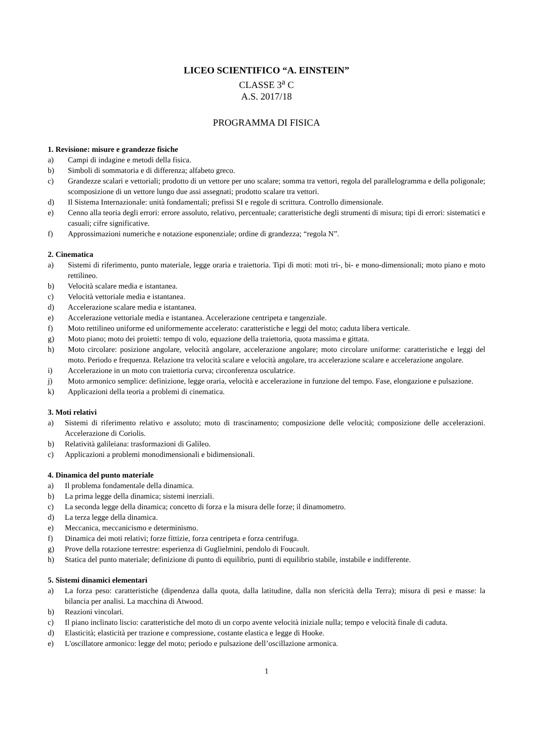LICEO SCIENTIFICO “A. EINSTEIN”
CLASSE 3<sup>a</sup> C
A.S. 2017/18
PROGRAMMA DI FISICA
1. Revisione: misure e grandezze fisiche
a) Campi di indagine e metodi della fisica.
b) Simboli di sommatoria e di differenza; alfabeto greco.
c) Grandezze scalari e vettoriali; prodotto di un vettore per uno scalare; somma tra vettori, regola del parallelogramma e della poligonale; scomposizione di un vettore lungo due assi assegnati; prodotto scalare tra vettori.
d) Il Sistema Internazionale: unità fondamentali; prefissi SI e regole di scrittura. Controllo dimensionale.
e) Cenno alla teoria degli errori: errore assoluto, relativo, percentuale; caratteristiche degli strumenti di misura; tipi di errori: sistematici e casuali; cifre significative.
f) Approssimazioni numeriche e notazione esponenziale; ordine di grandezza; “regola N”.
2. Cinematica
a) Sistemi di riferimento, punto materiale, legge oraria e traiettoria. Tipi di moti: moti tri-, bi- e mono-dimensionali; moto piano e moto rettilineo.
b) Velocità scalare media e istantanea.
c) Velocità vettoriale media e istantanea.
d) Accelerazione scalare media e istantanea.
e) Accelerazione vettoriale media e istantanea. Accelerazione centripeta e tangenziale.
f) Moto rettilineo uniforme ed uniformemente accelerato: caratteristiche e leggi del moto; caduta libera verticale.
g) Moto piano; moto dei proietti: tempo di volo, equazione della traiettoria, quota massima e gittata.
h) Moto circolare: posizione angolare, velocità angolare, accelerazione angolare; moto circolare uniforme: caratteristiche e leggi del moto. Periodo e frequenza. Relazione tra velocità scalare e velocità angolare, tra accelerazione scalare e accelerazione angolare.
i) Accelerazione in un moto con traiettoria curva; circonferenza osculatrice.
j) Moto armonico semplice: definizione, legge oraria, velocità e accelerazione in funzione del tempo. Fase, elongazione e pulsazione.
k) Applicazioni della teoria a problemi di cinematica.
3. Moti relativi
a) Sistemi di riferimento relativo e assoluto; moto di trascinamento; composizione delle velocità; composizione delle accelerazioni. Accelerazione di Coriolis.
b) Relatività galileiana: trasformazioni di Galileo.
c) Applicazioni a problemi monodimensionali e bidimensionali.
4. Dinamica del punto materiale
a) Il problema fondamentale della dinamica.
b) La prima legge della dinamica; sistemi inerziali.
c) La seconda legge della dinamica; concetto di forza e la misura delle forze; il dinamometro.
d) La terza legge della dinamica.
e) Meccanica, meccanicismo e determinismo.
f) Dinamica dei moti relativi; forze fittizie, forza centripeta e forza centrifuga.
g) Prove della rotazione terrestre: esperienza di Guglielmini, pendolo di Foucault.
h) Statica del punto materiale; definizione di punto di equilibrio, punti di equilibrio stabile, instabile e indifferente.
5. Sistemi dinamici elementari
a) La forza peso: caratteristiche (dipendenza dalla quota, dalla latitudine, dalla non sfericità della Terra); misura di pesi e masse: la bilancia per analisi. La macchina di Atwood.
b) Reazioni vincolari.
c) Il piano inclinato liscio: caratteristiche del moto di un corpo avente velocità iniziale nulla; tempo e velocità finale di caduta.
d) Elasticità; elasticità per trazione e compressione, costante elastica e legge di Hooke.
e) L'oscillatore armonico: legge del moto; periodo e pulsazione dell’oscillazione armonica.
1